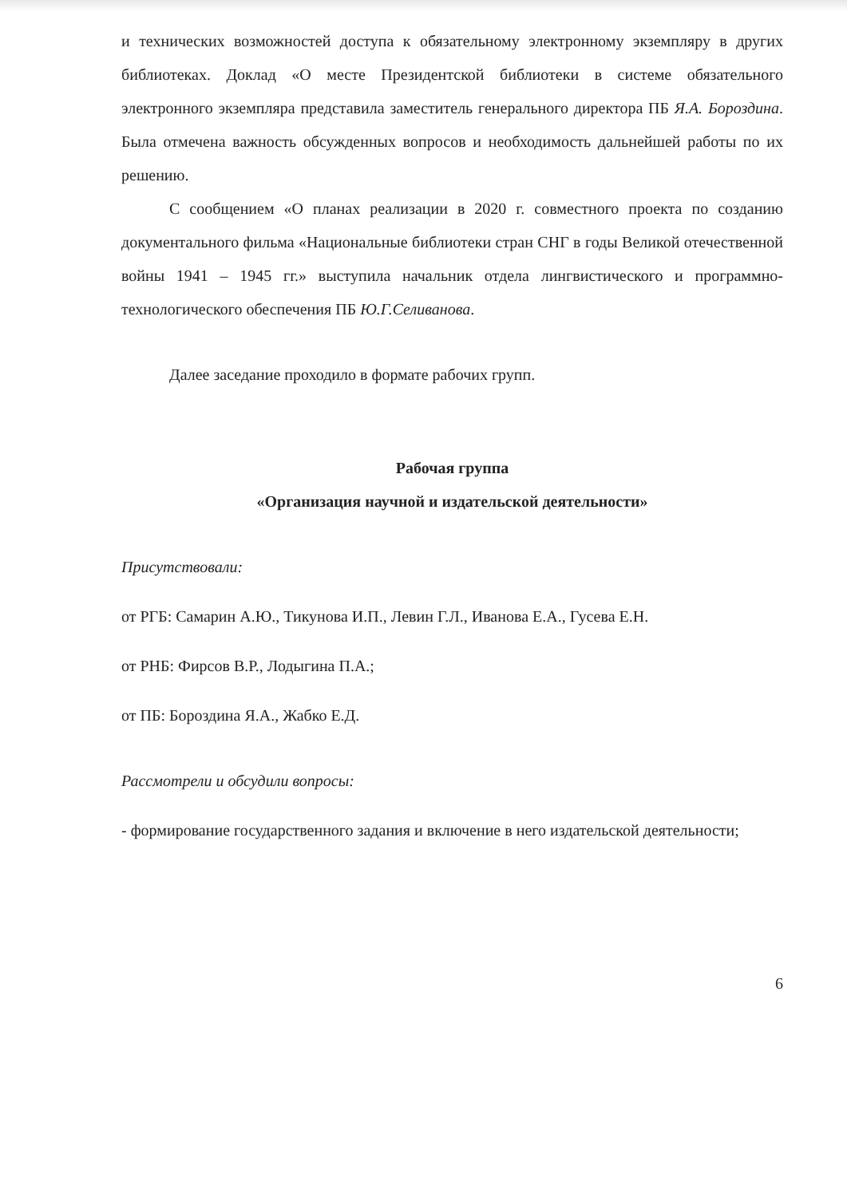и технических возможностей доступа к обязательному электронному экземпляру в других библиотеках. Доклад «О месте Президентской библиотеки в системе обязательного электронного экземпляра представила заместитель генерального директора ПБ Я.А. Бороздина. Была отмечена важность обсужденных вопросов и необходимость дальнейшей работы по их решению.
С сообщением «О планах реализации в 2020 г. совместного проекта по созданию документального фильма «Национальные библиотеки стран СНГ в годы Великой отечественной войны 1941 – 1945 гг.» выступила начальник отдела лингвистического и программно-технологического обеспечения ПБ Ю.Г.Селиванова.
Далее заседание проходило в формате рабочих групп.
Рабочая группа
«Организация научной и издательской деятельности»
Присутствовали:
от РГБ: Самарин А.Ю., Тикунова И.П., Левин Г.Л., Иванова Е.А., Гусева Е.Н.
от РНБ: Фирсов В.Р., Лодыгина П.А.;
от ПБ: Бороздина Я.А., Жабко Е.Д.
Рассмотрели и обсудили вопросы:
- формирование государственного задания и включение в него издательской деятельности;
6